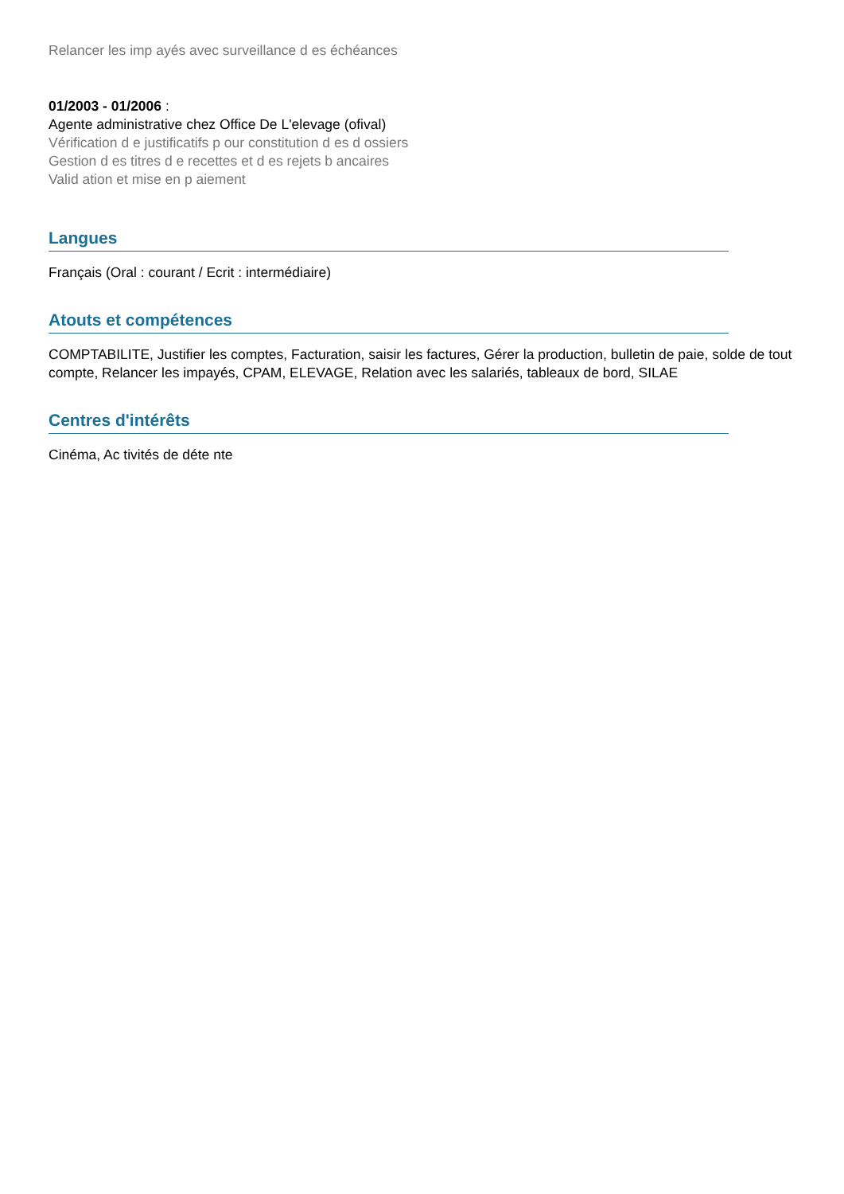Relancer les imp ayés avec surveillance d es échéances
01/2003 - 01/2006 :
Agente administrative chez Office De L'elevage (ofival)
Vérification d e justificatifs p our constitution d es d ossiers
Gestion d es titres d e recettes et d es rejets b ancaires
Valid ation et mise en p aiement
Langues
Français (Oral : courant / Ecrit : intermédiaire)
Atouts et compétences
COMPTABILITE, Justifier les comptes, Facturation, saisir les factures, Gérer la production, bulletin de paie, solde de tout compte, Relancer les impayés, CPAM, ELEVAGE, Relation avec les salariés, tableaux de bord, SILAE
Centres d'intérêts
Cinéma, Ac tivités de déte nte